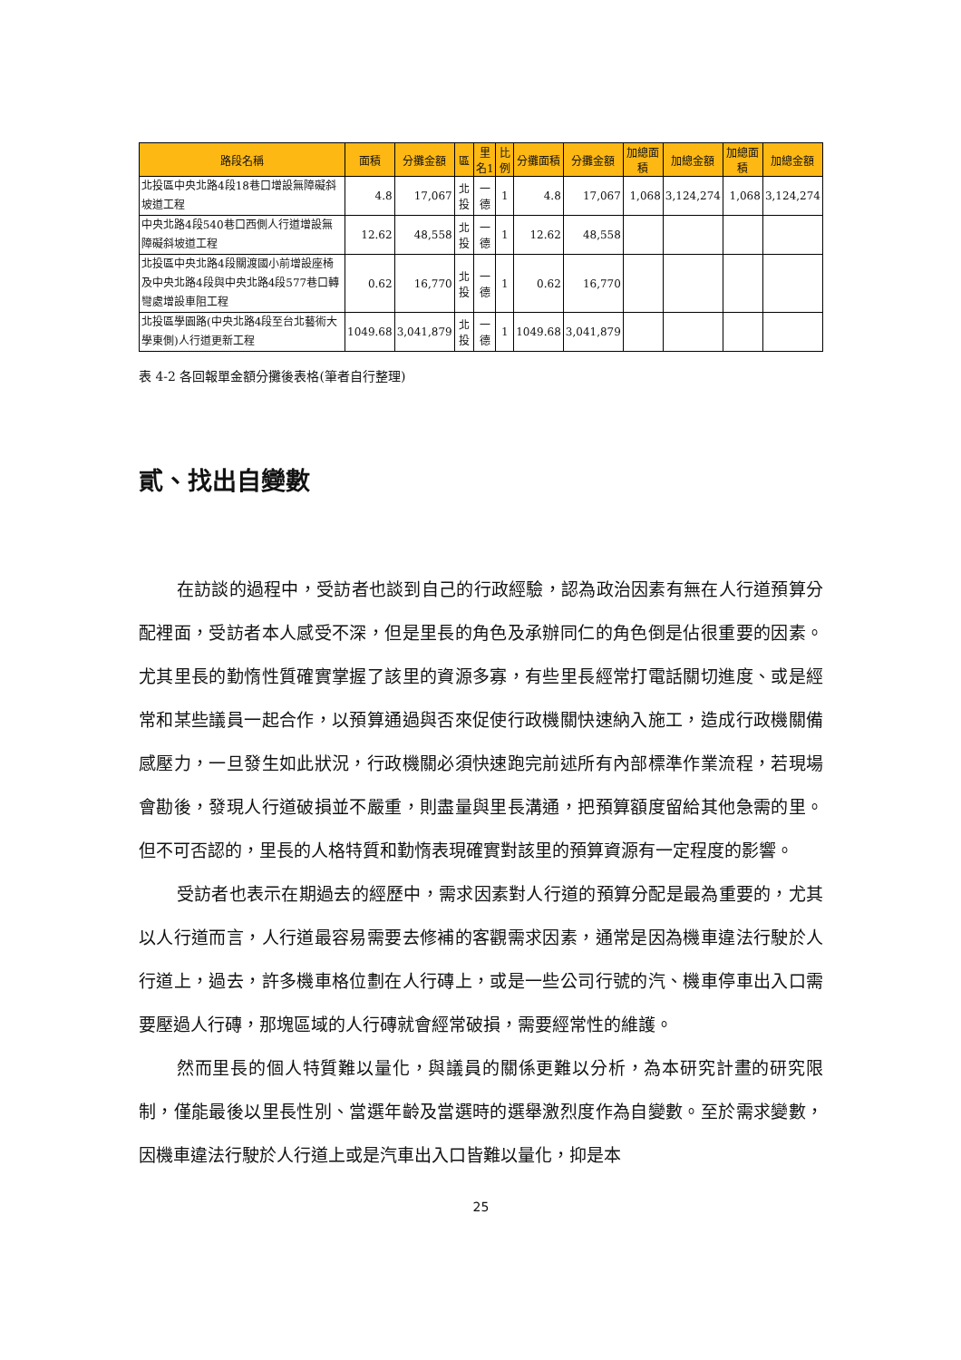| 路段名稱 | 面積 | 分攤金額 | 區 | 里名1 | 比例 | 分攤面積 | 分攤金額 | 加總面積 | 加總金額 | 加總面積 | 加總金額 |
| --- | --- | --- | --- | --- | --- | --- | --- | --- | --- | --- | --- |
| 北投區中央北路4段18巷口增設無障礙斜坡道工程 | 4.8 | 17,067 | 北投 | 一德 | 1 | 4.8 | 17,067 | 1,068 | 3,124,274 | 1,068 | 3,124,274 |
| 中央北路4段540巷口西側人行道增設無障礙斜坡道工程 | 12.62 | 48,558 | 北投 | 一德 | 1 | 12.62 | 48,558 | | | | |
| 北投區中央北路4段關渡國小前增設座椅及中央北路4段與中央北路4段577巷口轉彎處增設車阻工程 | 0.62 | 16,770 | 北投 | 一德 | 1 | 0.62 | 16,770 | | | | |
| 北投區學園路(中央北路4段至台北藝術大學東側)人行道更新工程 | 1049.68 | 3,041,879 | 北投 | 一德 | 1 | 1049.68 | 3,041,879 | | | | |
表 4-2 各回報單金額分攤後表格(筆者自行整理)
貳、找出自變數
在訪談的過程中，受訪者也談到自己的行政經驗，認為政治因素有無在人行道預算分配裡面，受訪者本人感受不深，但是里長的角色及承辦同仁的角色倒是佔很重要的因素。尤其里長的勤惰性質確實掌握了該里的資源多寡，有些里長經常打電話關切進度、或是經常和某些議員一起合作，以預算通過與否來促使行政機關快速納入施工，造成行政機關備感壓力，一旦發生如此狀況，行政機關必須快速跑完前述所有內部標準作業流程，若現場會勘後，發現人行道破損並不嚴重，則盡量與里長溝通，把預算額度留給其他急需的里。但不可否認的，里長的人格特質和勤惰表現確實對該里的預算資源有一定程度的影響。
受訪者也表示在期過去的經歷中，需求因素對人行道的預算分配是最為重要的，尤其以人行道而言，人行道最容易需要去修補的客觀需求因素，通常是因為機車違法行駛於人行道上，過去，許多機車格位劃在人行磚上，或是一些公司行號的汽、機車停車出入口需要壓過人行磚，那塊區域的人行磚就會經常破損，需要經常性的維護。
然而里長的個人特質難以量化，與議員的關係更難以分析，為本研究計畫的研究限制，僅能最後以里長性別、當選年齡及當選時的選舉激烈度作為自變數。至於需求變數，因機車違法行駛於人行道上或是汽車出入口皆難以量化，抑是本
25